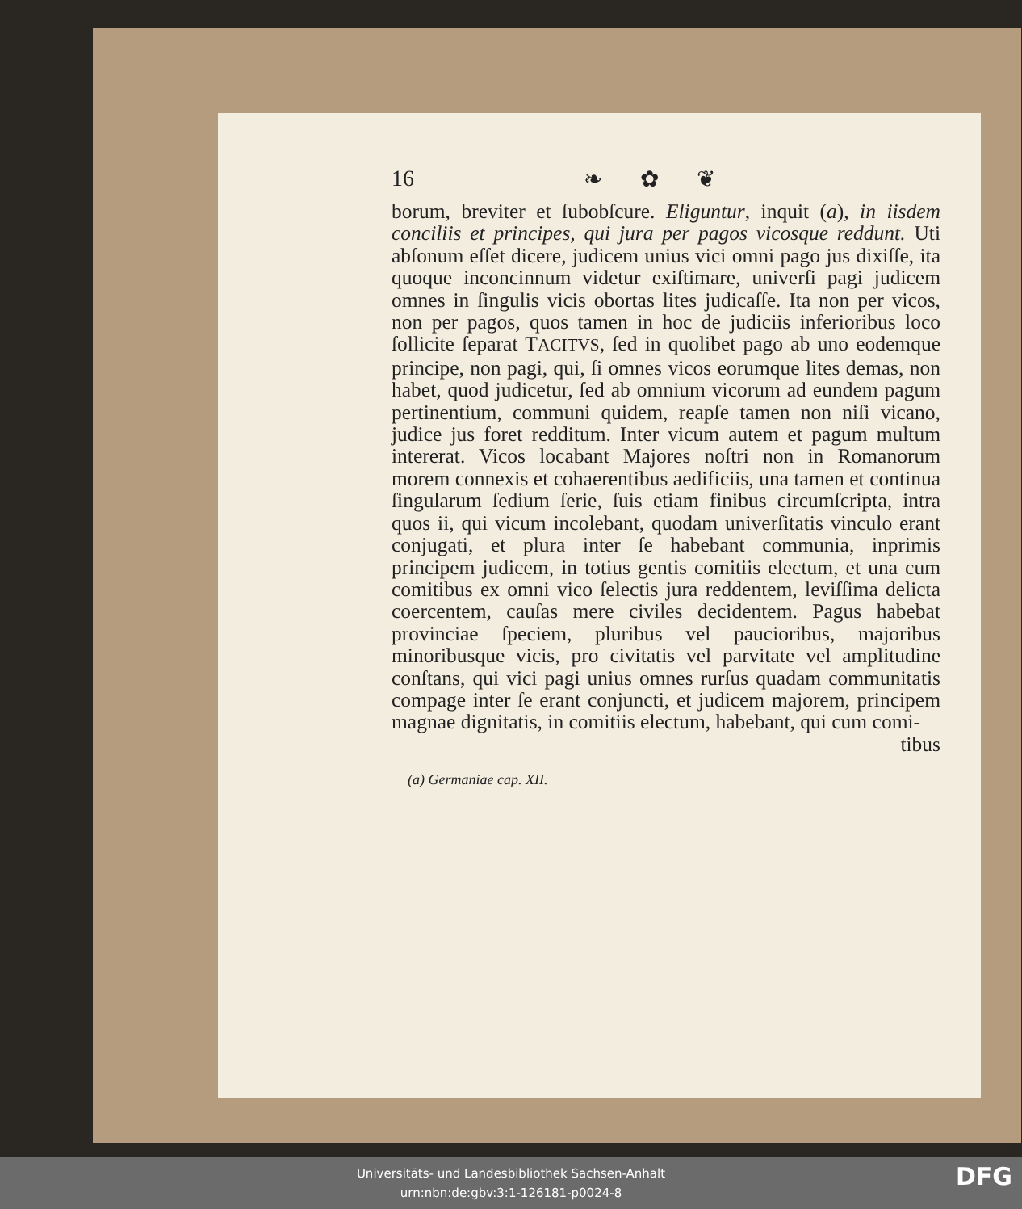16 ❧ ✿ ❦
borum, breviter et ſubobſcure. Eliguntur, inquit (a), in iisdem conciliis et principes, qui jura per pagos vicosque reddunt. Uti abſonum eſſet dicere, judicem unius vici omni pago jus dixiſſe, ita quoque inconcinnum videtur exiſtimare, univerſi pagi judicem omnes in ſingulis vicis obortas lites judicaſſe. Ita non per vicos, non per pagos, quos tamen in hoc de judiciis inferioribus loco ſollicite ſeparat TACITVS, ſed in quolibet pago ab uno eodemque principe, non pagi, qui, ſi omnes vicos eorumque lites demas, non habet, quod judicetur, ſed ab omnium vicorum ad eundem pagum pertinentium, communi quidem, reapſe tamen non niſi vicano, judice jus foret redditum. Inter vicum autem et pagum multum intererat. Vicos locabant Majores noſtri non in Romanorum morem connexis et cohaerentibus aedificiis, una tamen et continua ſingularum ſedium ſerie, ſuis etiam finibus circumſcripta, intra quos ii, qui vicum incolebant, quodam univerſitatis vinculo erant conjugati, et plura inter ſe habebant communia, inprimis principem judicem, in totius gentis comitiis electum, et una cum comitibus ex omni vico ſelectis jura reddentem, leviſſima delicta coercentem, cauſas mere civiles decidentem. Pagus habebat provinciae ſpeciem, pluribus vel paucioribus, majoribus minoribusque vicis, pro civitatis vel parvitate vel amplitudine conſtans, qui vici pagi unius omnes rurſus quadam communitatis compage inter ſe erant conjuncti, et judicem majorem, principem magnae dignitatis, in comitiis electum, habebant, qui cum comi-
tibus
(a) Germaniae cap. XII.
Universitäts- und Landesbibliothek Sachsen-Anhalt
urn:nbn:de:gbv:3:1-126181-p0024-8
DFG